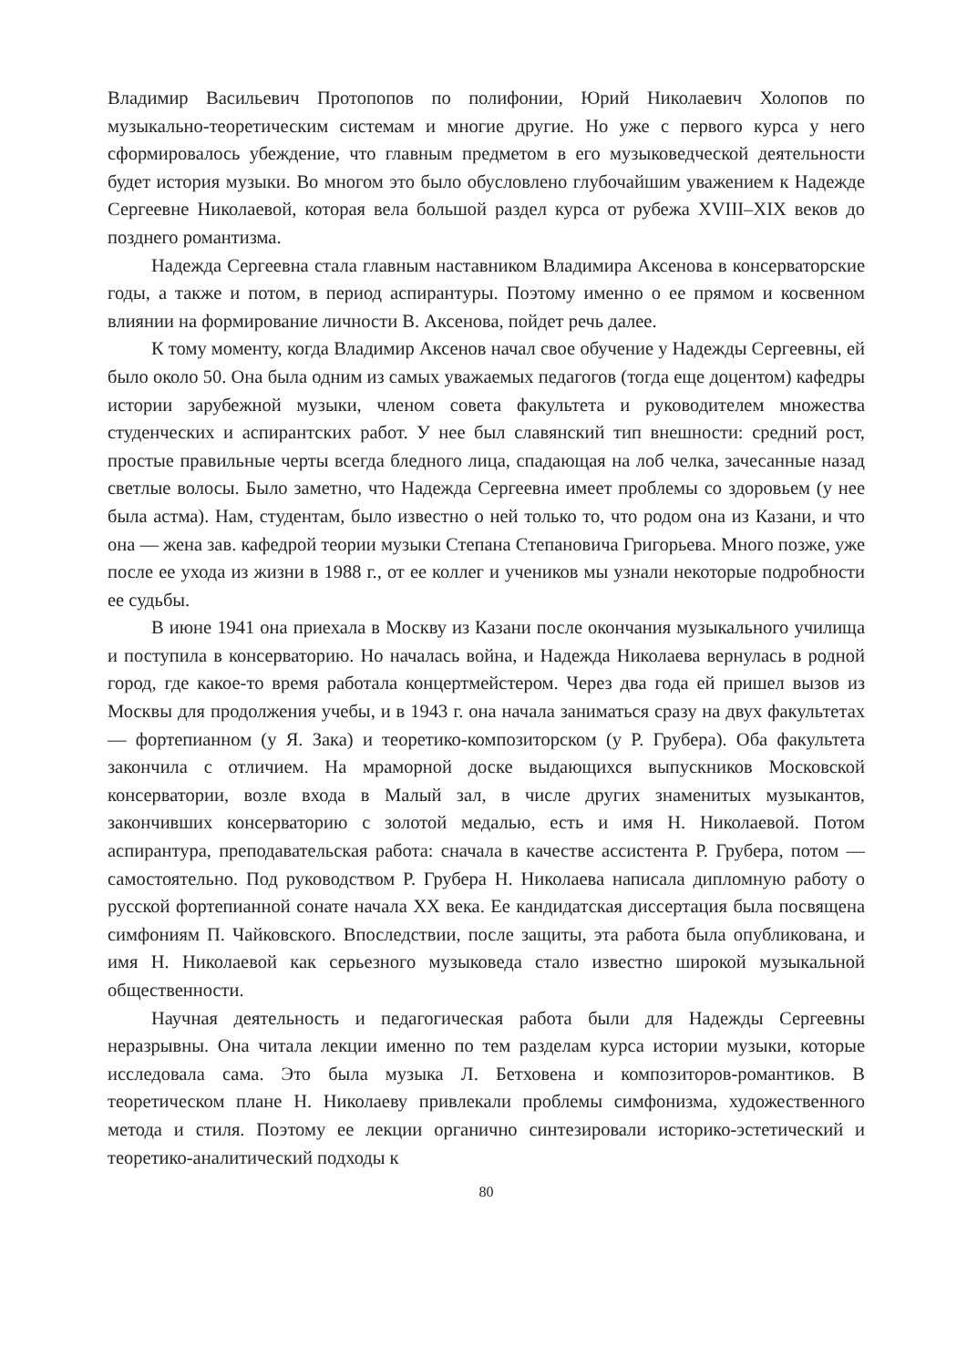Владимир Васильевич Протопопов по полифонии, Юрий Николаевич Холопов по музыкально-теоретическим системам и многие другие. Но уже с первого курса у него сформировалось убеждение, что главным предметом в его музыковедческой деятельности будет история музыки. Во многом это было обусловлено глубочайшим уважением к Надежде Сергеевне Николаевой, которая вела большой раздел курса от рубежа XVIII–XIX веков до позднего романтизма.
Надежда Сергеевна стала главным наставником Владимира Аксенова в консерваторские годы, а также и потом, в период аспирантуры. Поэтому именно о ее прямом и косвенном влиянии на формирование личности В. Аксенова, пойдет речь далее.
К тому моменту, когда Владимир Аксенов начал свое обучение у Надежды Сергеевны, ей было около 50. Она была одним из самых уважаемых педагогов (тогда еще доцентом) кафедры истории зарубежной музыки, членом совета факультета и руководителем множества студенческих и аспирантских работ. У нее был славянский тип внешности: средний рост, простые правильные черты всегда бледного лица, спадающая на лоб челка, зачесанные назад светлые волосы. Было заметно, что Надежда Сергеевна имеет проблемы со здоровьем (у нее была астма). Нам, студентам, было известно о ней только то, что родом она из Казани, и что она — жена зав. кафедрой теории музыки Степана Степановича Григорьева. Много позже, уже после ее ухода из жизни в 1988 г., от ее коллег и учеников мы узнали некоторые подробности ее судьбы.
В июне 1941 она приехала в Москву из Казани после окончания музыкального училища и поступила в консерваторию. Но началась война, и Надежда Николаева вернулась в родной город, где какое-то время работала концертмейстером. Через два года ей пришел вызов из Москвы для продолжения учебы, и в 1943 г. она начала заниматься сразу на двух факультетах — фортепианном (у Я. Зака) и теоретико-композиторском (у Р. Грубера). Оба факультета закончила с отличием. На мраморной доске выдающихся выпускников Московской консерватории, возле входа в Малый зал, в числе других знаменитых музыкантов, закончивших консерваторию с золотой медалью, есть и имя Н. Николаевой. Потом аспирантура, преподавательская работа: сначала в качестве ассистента Р. Грубера, потом — самостоятельно. Под руководством Р. Грубера Н. Николаева написала дипломную работу о русской фортепианной сонате начала XX века. Ее кандидатская диссертация была посвящена симфониям П. Чайковского. Впоследствии, после защиты, эта работа была опубликована, и имя Н. Николаевой как серьезного музыковеда стало известно широкой музыкальной общественности.
Научная деятельность и педагогическая работа были для Надежды Сергеевны неразрывны. Она читала лекции именно по тем разделам курса истории музыки, которые исследовала сама. Это была музыка Л. Бетховена и композиторов-романтиков. В теоретическом плане Н. Николаеву привлекали проблемы симфонизма, художественного метода и стиля. Поэтому ее лекции органично синтезировали историко-эстетический и теоретико-аналитический подходы к
80